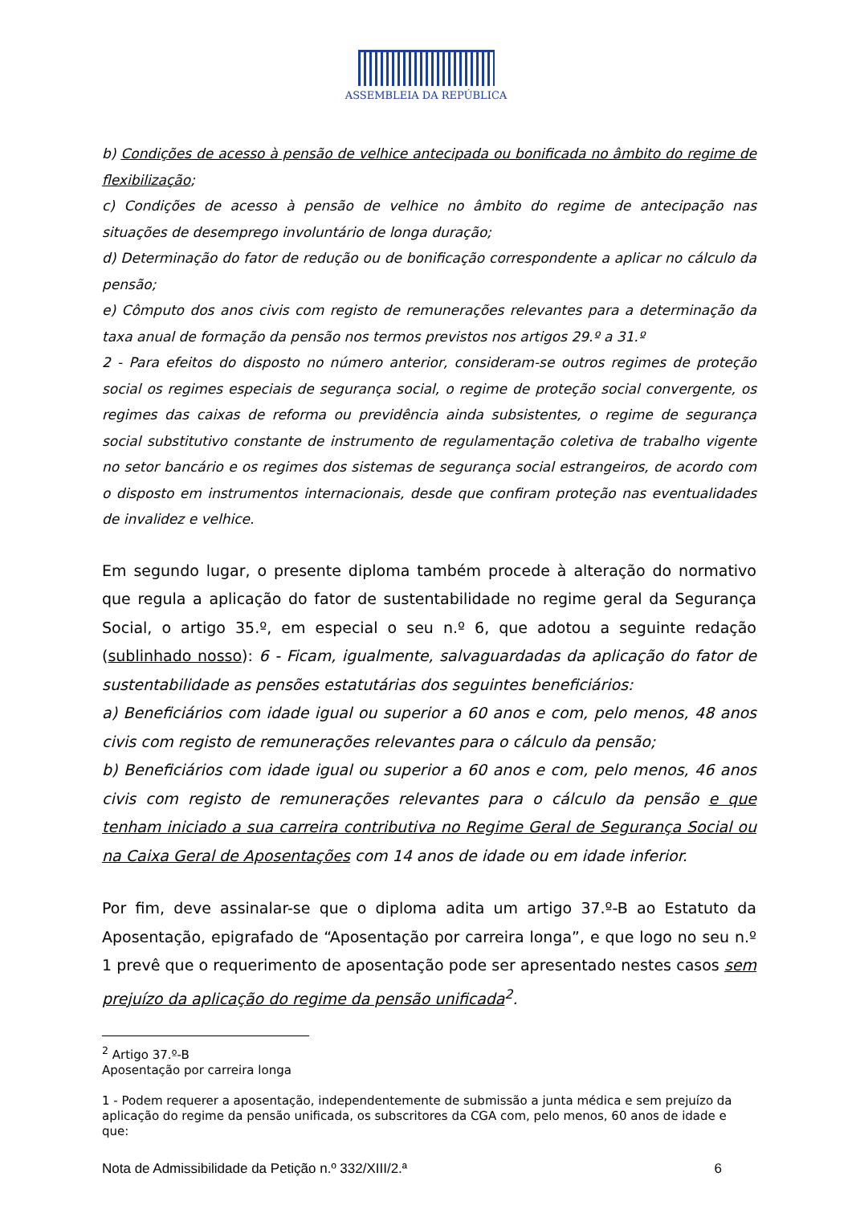ASSEMBLEIA DA REPÚBLICA
b) Condições de acesso à pensão de velhice antecipada ou bonificada no âmbito do regime de flexibilização;
c) Condições de acesso à pensão de velhice no âmbito do regime de antecipação nas situações de desemprego involuntário de longa duração;
d) Determinação do fator de redução ou de bonificação correspondente a aplicar no cálculo da pensão;
e) Cômputo dos anos civis com registo de remunerações relevantes para a determinação da taxa anual de formação da pensão nos termos previstos nos artigos 29.º a 31.º
2 - Para efeitos do disposto no número anterior, consideram-se outros regimes de proteção social os regimes especiais de segurança social, o regime de proteção social convergente, os regimes das caixas de reforma ou previdência ainda subsistentes, o regime de segurança social substitutivo constante de instrumento de regulamentação coletiva de trabalho vigente no setor bancário e os regimes dos sistemas de segurança social estrangeiros, de acordo com o disposto em instrumentos internacionais, desde que confiram proteção nas eventualidades de invalidez e velhice.
Em segundo lugar, o presente diploma também procede à alteração do normativo que regula a aplicação do fator de sustentabilidade no regime geral da Segurança Social, o artigo 35.º, em especial o seu n.º 6, que adotou a seguinte redação (sublinhado nosso): 6 - Ficam, igualmente, salvaguardadas da aplicação do fator de sustentabilidade as pensões estatutárias dos seguintes beneficiários:
a) Beneficiários com idade igual ou superior a 60 anos e com, pelo menos, 48 anos civis com registo de remunerações relevantes para o cálculo da pensão;
b) Beneficiários com idade igual ou superior a 60 anos e com, pelo menos, 46 anos civis com registo de remunerações relevantes para o cálculo da pensão e que tenham iniciado a sua carreira contributiva no Regime Geral de Segurança Social ou na Caixa Geral de Aposentações com 14 anos de idade ou em idade inferior.
Por fim, deve assinalar-se que o diploma adita um artigo 37.º-B ao Estatuto da Aposentação, epigrafado de “Aposentação por carreira longa”, e que logo no seu n.º 1 prevê que o requerimento de aposentação pode ser apresentado nestes casos sem prejuízo da aplicação do regime da pensão unificada<sup>2</sup>.
<sup>2</sup> Artigo 37.º-B
Aposentação por carreira longa
1 - Podem requerer a aposentação, independentemente de submissão a junta médica e sem prejuízo da aplicação do regime da pensão unificada, os subscritores da CGA com, pelo menos, 60 anos de idade e que:
Nota de Admissibilidade da Petição n.º 332/XIII/2.ª 6